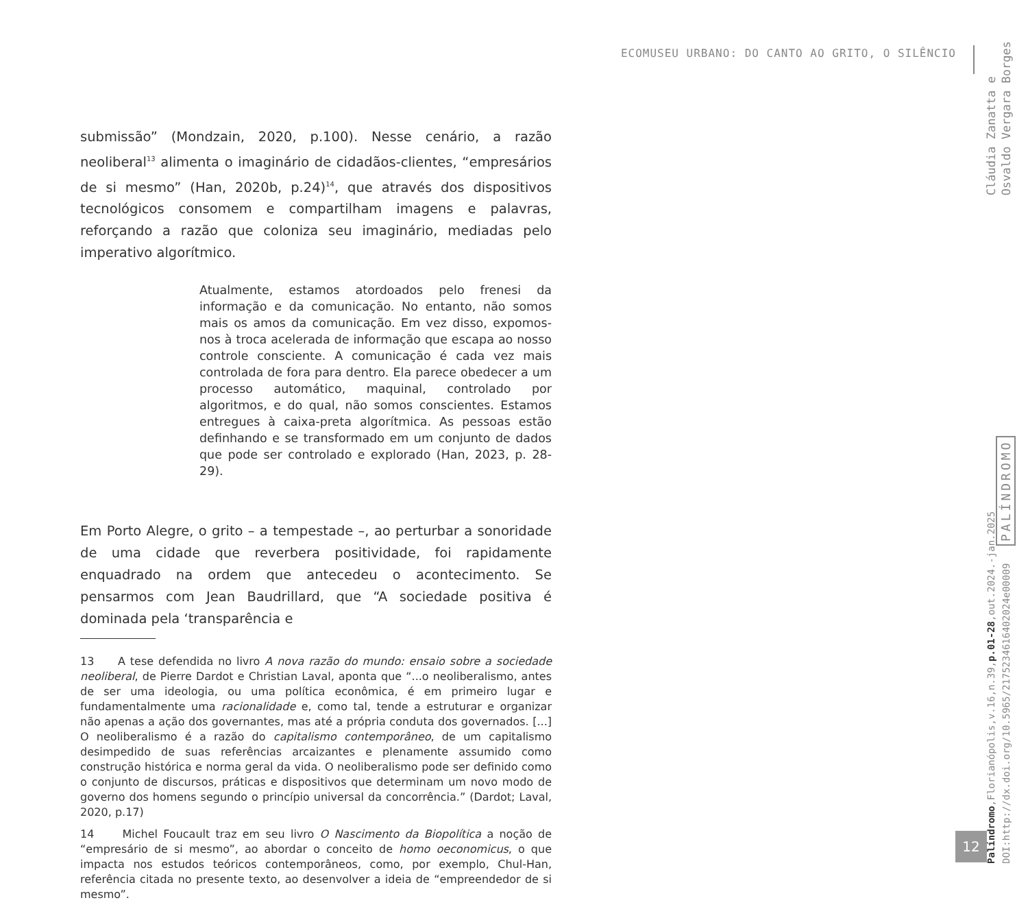ECOMUSEU URBANO: DO CANTO AO GRITO, O SILÊNCIO
submissão” (Mondzain, 2020, p.100). Nesse cenário, a razão neoliberal<sup>13</sup> alimenta o imaginário de cidadãos-clientes, “empresários de si mesmo” (Han, 2020b, p.24)<sup>14</sup>, que através dos dispositivos tecnológicos consomem e compartilham imagens e palavras, reforçando a razão que coloniza seu imaginário, mediadas pelo imperativo algorítmico.
Atualmente, estamos atordoados pelo frenesi da informação e da comunicação. No entanto, não somos mais os amos da comunicação. Em vez disso, expomos-nos à troca acelerada de informação que escapa ao nosso controle consciente. A comunicação é cada vez mais controlada de fora para dentro. Ela parece obedecer a um processo automático, maquinal, controlado por algoritmos, e do qual, não somos conscientes. Estamos entregues à caixa-preta algorítmica. As pessoas estão definhando e se transformado em um conjunto de dados que pode ser controlado e explorado (Han, 2023, p. 28-29).
Em Porto Alegre, o grito – a tempestade –, ao perturbar a sonoridade de uma cidade que reverbera positividade, foi rapidamente enquadrado na ordem que antecedeu o acontecimento. Se pensarmos com Jean Baudrillard, que “A sociedade positiva é dominada pela ‘transparência e
13 A tese defendida no livro A nova razão do mundo: ensaio sobre a sociedade neoliberal, de Pierre Dardot e Christian Laval, aponta que “...o neoliberalismo, antes de ser uma ideologia, ou uma política econômica, é em primeiro lugar e fundamentalmente uma racionalidade e, como tal, tende a estruturar e organizar não apenas a ação dos governantes, mas até a própria conduta dos governados. [...] O neoliberalismo é a razão do capitalismo contemporâneo, de um capitalismo desimpedido de suas referências arcaizantes e plenamente assumido como construção histórica e norma geral da vida. O neoliberalismo pode ser definido como o conjunto de discursos, práticas e dispositivos que determinam um novo modo de governo dos homens segundo o princípio universal da concorrência.” (Dardot; Laval, 2020, p.17)
14 Michel Foucault traz em seu livro O Nascimento da Biopolítica a noção de “empresário de si mesmo”, ao abordar o conceito de homo oeconomicus, o que impacta nos estudos teóricos contemporâneos, como, por exemplo, Chul-Han, referência citada no presente texto, ao desenvolver a ideia de “empreendedor de si mesmo”.
Cláudia Zanatta e
Osvaldo Vergara Borges
Palíndromo,Florianópolis,v.16,n.39,p.01-28,out.2024.-jan.2025
DOI:http://dx.doi.org/10.5965/2175234616402024e00009 PALÍNDROMO
12